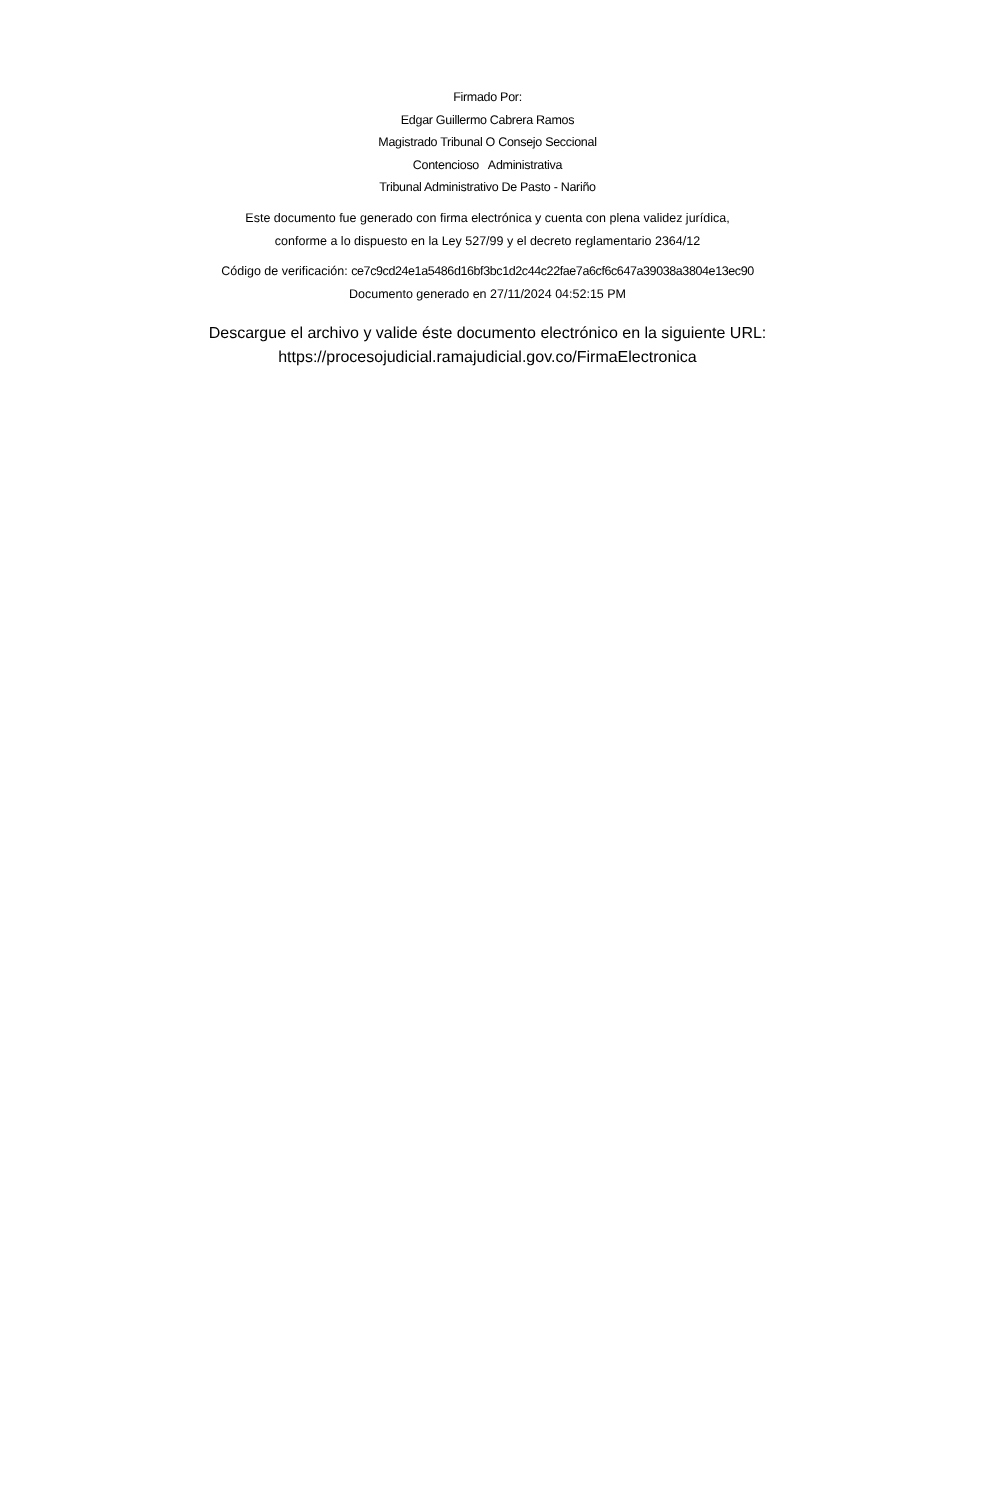Firmado Por:
Edgar Guillermo Cabrera Ramos
Magistrado Tribunal O Consejo Seccional
Contencioso Administrativa
Tribunal Administrativo De Pasto - Nariño
Este documento fue generado con firma electrónica y cuenta con plena validez jurídica,
conforme a lo dispuesto en la Ley 527/99 y el decreto reglamentario 2364/12
Código de verificación: ce7c9cd24e1a5486d16bf3bc1d2c44c22fae7a6cf6c647a39038a3804e13ec90
Documento generado en 27/11/2024 04:52:15 PM
Descargue el archivo y valide éste documento electrónico en la siguiente URL:
https://procesojudicial.ramajudicial.gov.co/FirmaElectronica